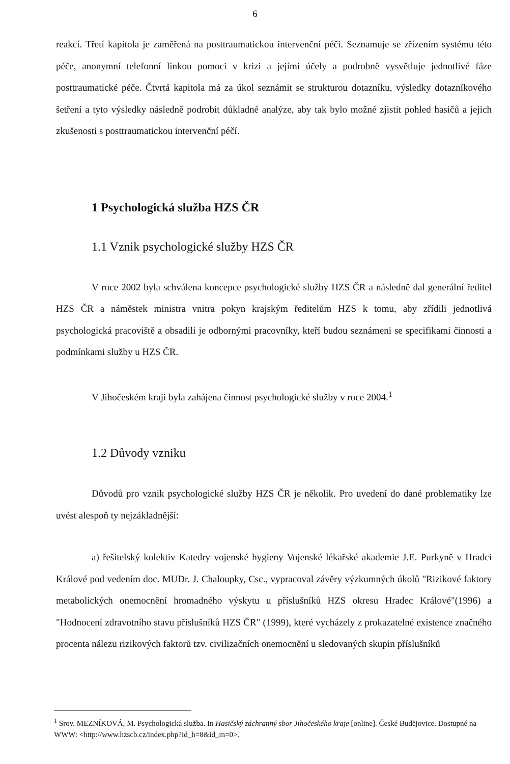6
reakcí. Třetí kapitola je zaměřená na posttraumatickou intervenční péči. Seznamuje se zřízením systému této péče, anonymní telefonní linkou pomoci v krizi a jejími účely a podrobně vysvětluje jednotlivé fáze posttraumatické péče. Čtvrtá kapitola má za úkol seznámit se strukturou dotazníku, výsledky dotazníkového šetření a tyto výsledky následně podrobit důkladné analýze, aby tak bylo možné zjistit pohled hasičů a jejich zkušenosti s posttraumatickou intervenční péčí.
1 Psychologická služba HZS ČR
1.1 Vznik psychologické služby HZS ČR
V roce 2002 byla schválena koncepce psychologické služby HZS ČR a následně dal generální ředitel HZS ČR a náměstek ministra vnitra pokyn krajským ředitelům HZS k tomu, aby zřídili jednotlivá psychologická pracoviště a obsadili je odbornými pracovníky, kteří budou seznámeni se specifikami činnosti a podmínkami služby u HZS ČR.
V Jihočeském kraji byla zahájena činnost psychologické služby v roce 2004.<sup>1</sup>
1.2 Důvody vzniku
Důvodů pro vznik psychologické služby HZS ČR je několik. Pro uvedení do dané problematiky lze uvést alespoň ty nejzákladnější:
a) řešitelský kolektiv Katedry vojenské hygieny Vojenské lékařské akademie J.E. Purkyně v Hradci Králové pod vedením doc. MUDr. J. Chaloupky, Csc., vypracoval závěry výzkumných úkolů "Rizikové faktory metabolických onemocnění hromadného výskytu u příslušníků HZS okresu Hradec Králové"(1996) a "Hodnocení zdravotního stavu příslušníků HZS ČR" (1999), které vycházely z prokazatelné existence značného procenta nálezu rizikových faktorů tzv. civilizačních onemocnění u sledovaných skupin příslušníků
<sup>1</sup> Srov. MEZNÍKOVÁ, M. Psychologická služba. In Hasičský záchranný sbor Jihočeského kraje [online]. České Budějovice. Dostupné na WWW: <http://www.hzscb.cz/index.php?id_h=8&id_m=0>.